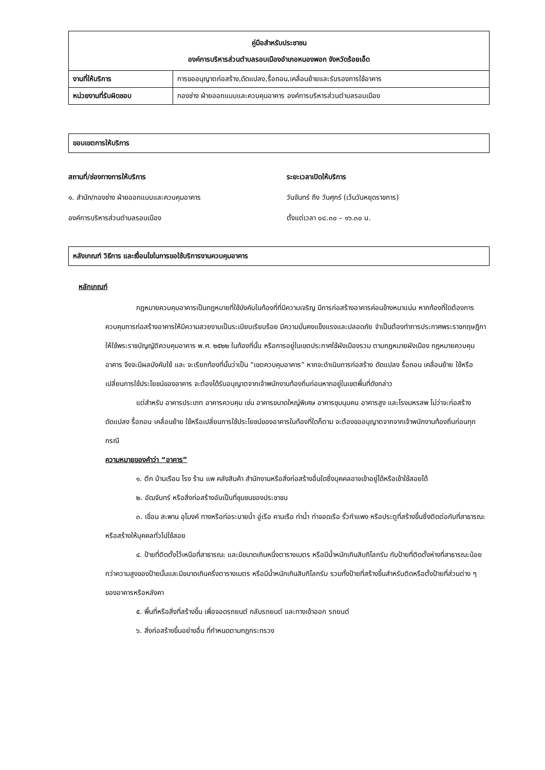| คู่มือสำหรับประชาชน องค์การบริหารส่วนตำบลรอบเมืองอำเภอหนองพอก จังหวัดร้อยเอ็ด | |
| --- | --- |
| งานที่ให้บริการ | การขออนุญาตก่อสร้าง,ดัดแปลง,รื้อถอน,เคลื่อนย้ายและรับรองการใช้อาคาร |
| หน่วยงานที่รับผิดชอบ | กองช่าง ฝ่ายออกแบบและควบคุมอาคาร องค์การบริหารส่วนตำบลรอบเมือง |
ขอบเขตการให้บริการ
สถานที่/ช่องทางการให้บริการ
๑. สำนัก/กองช่าง ฝ่ายออกแบบและควบคุมอาคาร
องค์การบริหารส่วนตำบลรอบเมือง
ระยะเวลาเปิดให้บริการ
วันจันทร์ ถึง วันศุกร์ (เว้นวันหยุดราชการ)
ตั้งแต่เวลา ๐๘.๓๐ – ๑๖.๓๐ น.
หลังเกณฑ์ วิธีการ และเงื่อนไขในการขอใช้บริการงานควบคุมอาคาร
หลักเกณฑ์
กฎหมายควบคุมอาคารเป็นกฎหมายที่ใช้บังคับในท้องที่ที่มีความเจริญ มีการก่อสร้างอาคารค่อนข้างหนาแน่น หากท้องที่ใดต้องการควบคุมการก่อสร้างอาคารให้มีความสวยงามเป็นระเบียบเรียบร้อย มีความมั่นคงแข็งแรงและปลอดภัย จำเป็นต้องทำการประกาศพระราชกฤษฎีกาให้ใช้พระราชบัญญัติควบคุมอาคาร พ.ศ. ๒๕๒๒ ในท้องที่นั้น หรือการอยู่ในเขตประกาศใช้ผังเมืองรวม ตามกฎหมายผังเมือง กฎหมายควบคุมอาคาร จึงจะมีผลบังคับใช้ และ จะเรียกท้องที่นั้นว่าเป็น “เขตควบคุมอาคาร” หากจะดำเนินการก่อสร้าง ดัดแปลง รื้อถอน เคลื่อนย้าย ใช้หรือเปลี่ยนการใช้ประโยชน์ของอาคาร จะต้องได้รับอนุญาตจากเจ้าพนักงานท้องถิ่นก่อนหากอยู่ในเขตพื้นที่ดังกล่าว
แต่สำหรับ อาคารประเภท อาคารควบคุม เช่น อาคารขนาดใหญ่พิเศษ อาคารชุมนุมคน อาคารสูง และโรงมหรสพ ไม่ว่าจะก่อสร้าง ดัดแปลง รื้อถอน เคลื่อนย้าย ใช้หรือเปลี่ยนการใช้ประโยชน์ของอาคารในท้องที่ใดก็ตาม จะต้องขออนุญาตจากจากเจ้าพนักงานท้องถิ่นก่อนทุกกรณี
ความหมายของคำว่า “อาคาร”
๑. ตึก บ้านเรือน โรง ร้าน แพ คลังสินค้า สำนักงานหรือสิ่งก่อสร้างอื่นใดซึ่งบุคคลอาจเข้าอยู่ได้หรือเข้าใช้สอยได้
๒. อัฒจันทร์ หรือสิ่งก่อสร้างอันเป็นที่ชุมชนของประชาชน
๓. เขื่อน สะพาน อุโมงค์ ทางหรือท่อระบายน้ำ อู่เรือ คานเรือ ท่าน้ำ ท่าจอดเรือ รั้วกำแพง หรือประตูที่สร้างขึ้นซึ่งติดต่อกับที่สาธารณะ หรือสร้างให้บุคคลทั่วไปใช้สอย
๔. ป้ายที่ติดตั้งไว้เหนือที่สาธารณะ และมีขนาดเกินหนึ่งตารางเมตร หรือมีน้ำหนักเกินสิบกิโลกรัม กับป้ายที่ติดตั้งห่างที่สาธารณะน้อยกว่าความสูงของป้ายนั้นและมีขนาดเกินครึ่งตารางเมตร หรือมีน้ำหนักเกินสิบกิโลกรัม รวมทั้งป้ายที่สร้างขึ้นสำหรับติดหรือตั้งป้ายที่ส่วนต่าง ๆ ของอาคารหรือหลังคา
๕. พื้นที่หรือสิ่งที่สร้างขึ้น เพื่อจอดรถยนต์ กลับรถยนต์ และทางเข้าออก รถยนต์
๖. สิ่งก่อสร้างขึ้นอย่างอื่น ที่กำหนดตามกฎกระทรวง